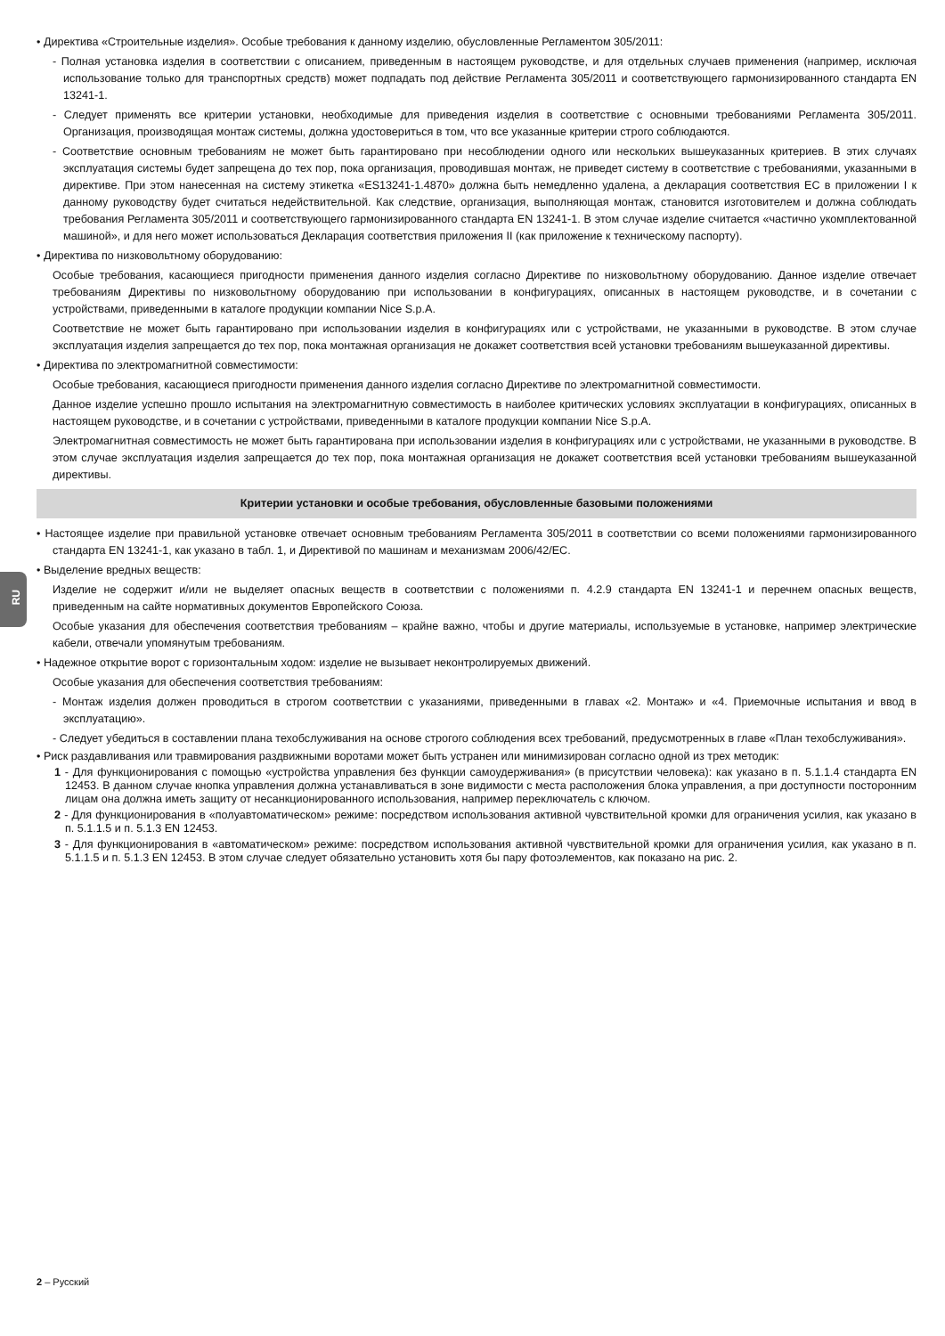RU
• Директива «Строительные изделия». Особые требования к данному изделию, обусловленные Регламентом 305/2011:
- Полная установка изделия в соответствии с описанием, приведенным в настоящем руководстве, и для отдельных случаев применения (например, исключая использование только для транспортных средств) может подпадать под действие Регламента 305/2011 и соответствующего гармонизированного стандарта EN 13241-1.
- Следует применять все критерии установки, необходимые для приведения изделия в соответствие с основными требованиями Регламента 305/2011. Организация, производящая монтаж системы, должна удостовериться в том, что все указанные критерии строго соблюдаются.
- Соответствие основным требованиям не может быть гарантировано при несоблюдении одного или нескольких вышеуказанных критериев. В этих случаях эксплуатация системы будет запрещена до тех пор, пока организация, проводившая монтаж, не приведет систему в соответствие с требованиями, указанными в директиве. При этом нанесенная на систему этикетка «ES13241-1.4870» должна быть немедленно удалена, а декларация соответствия ЕС в приложении I к данному руководству будет считаться недействительной. Как следствие, организация, выполняющая монтаж, становится изготовителем и должна соблюдать требования Регламента 305/2011 и соответствующего гармонизированного стандарта EN 13241-1. В этом случае изделие считается «частично укомплектованной машиной», и для него может использоваться Декларация соответствия приложения II (как приложение к техническому паспорту).
• Директива по низковольтному оборудованию:
Особые требования, касающиеся пригодности применения данного изделия согласно Директиве по низковольтному оборудованию. Данное изделие отвечает требованиям Директивы по низковольтному оборудованию при использовании в конфигурациях, описанных в настоящем руководстве, и в сочетании с устройствами, приведенными в каталоге продукции компании Nice S.p.A.
Соответствие не может быть гарантировано при использовании изделия в конфигурациях или с устройствами, не указанными в руководстве. В этом случае эксплуатация изделия запрещается до тех пор, пока монтажная организация не докажет соответствия всей установки требованиям вышеуказанной директивы.
• Директива по электромагнитной совместимости:
Особые требования, касающиеся пригодности применения данного изделия согласно Директиве по электромагнитной совместимости.
Данное изделие успешно прошло испытания на электромагнитную совместимость в наиболее критических условиях эксплуатации в конфигурациях, описанных в настоящем руководстве, и в сочетании с устройствами, приведенными в каталоге продукции компании Nice S.p.A.
Электромагнитная совместимость не может быть гарантирована при использовании изделия в конфигурациях или с устройствами, не указанными в руководстве. В этом случае эксплуатация изделия запрещается до тех пор, пока монтажная организация не докажет соответствия всей установки требованиям вышеуказанной директивы.
Критерии установки и особые требования, обусловленные базовыми положениями
• Настоящее изделие при правильной установке отвечает основным требованиям Регламента 305/2011 в соответствии со всеми положениями гармонизированного стандарта EN 13241-1, как указано в табл. 1, и Директивой по машинам и механизмам 2006/42/EC.
• Выделение вредных веществ:
Изделие не содержит и/или не выделяет опасных веществ в соответствии с положениями п. 4.2.9 стандарта EN 13241-1 и перечнем опасных веществ, приведенным на сайте нормативных документов Европейского Союза.
Особые указания для обеспечения соответствия требованиям – крайне важно, чтобы и другие материалы, используемые в установке, например электрические кабели, отвечали упомянутым требованиям.
• Надежное открытие ворот с горизонтальным ходом: изделие не вызывает неконтролируемых движений.
Особые указания для обеспечения соответствия требованиям:
- Монтаж изделия должен проводиться в строгом соответствии с указаниями, приведенными в главах «2. Монтаж» и «4. Приемочные испытания и ввод в эксплуатацию».
- Следует убедиться в составлении плана техобслуживания на основе строгого соблюдения всех требований, предусмотренных в главе «План техобслуживания».
• Риск раздавливания или травмирования раздвижными воротами может быть устранен или минимизирован согласно одной из трех методик:
1 - Для функционирования с помощью «устройства управления без функции самоудерживания» (в присутствии человека): как указано в п. 5.1.1.4 стандарта EN 12453. В данном случае кнопка управления должна устанавливаться в зоне видимости с места расположения блока управления, а при доступности посторонним лицам она должна иметь защиту от несанкционированного использования, например переключатель с ключом.
2 - Для функционирования в «полуавтоматическом» режиме: посредством использования активной чувствительной кромки для ограничения усилия, как указано в п. 5.1.1.5 и п. 5.1.3 EN 12453.
3 - Для функционирования в «автоматическом» режиме: посредством использования активной чувствительной кромки для ограничения усилия, как указано в п. 5.1.1.5 и п. 5.1.3 EN 12453. В этом случае следует обязательно установить хотя бы пару фотоэлементов, как показано на рис. 2.
2 – Русский